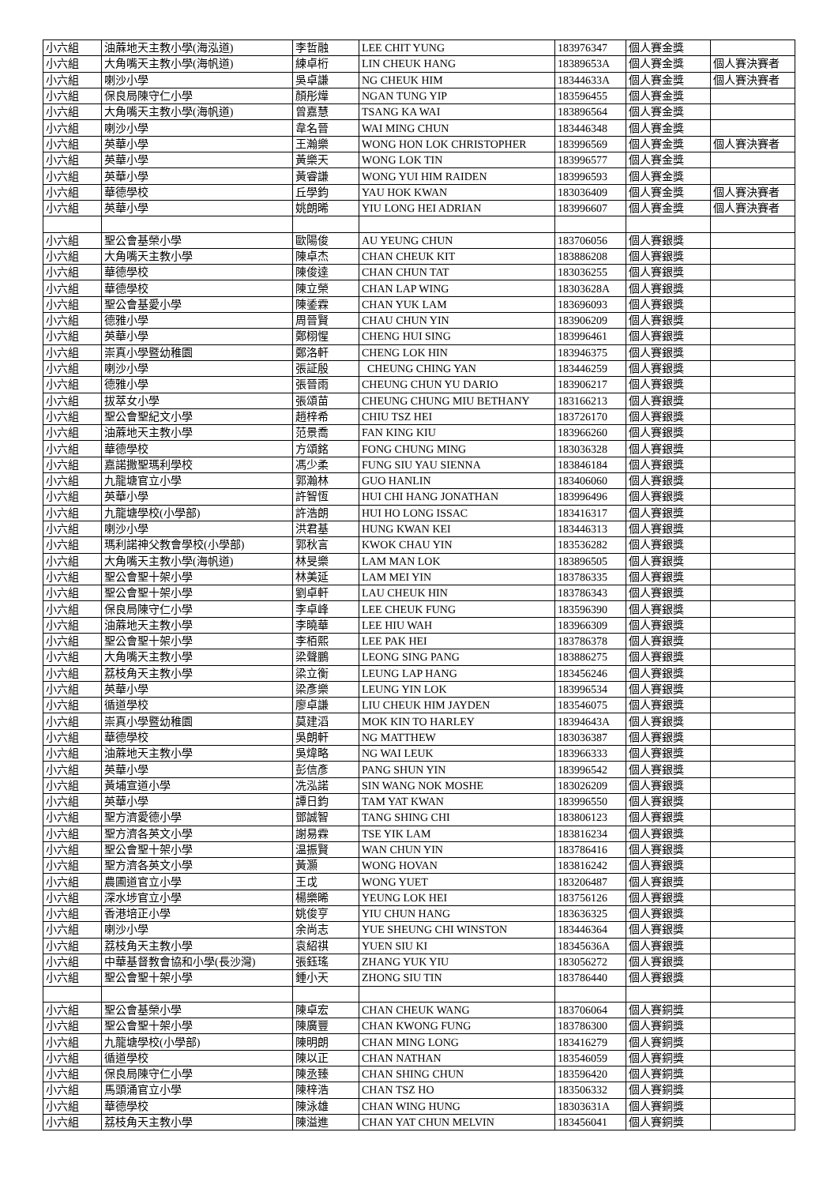| 小六組 | 油蔴地天主教小學(海泓道) | 李哲融 | LEE CHIT YUNG | 183976347 | 個人賽金獎 | |
| 小六組 | 大角嘴天主教小學(海帆道) | 練卓桁 | LIN CHEUK HANG | 18389653A | 個人賽金獎 | 個人賽決賽者 |
| 小六組 | 喇沙小學 | 吳卓謙 | NG CHEUK HIM | 18344633A | 個人賽金獎 | 個人賽決賽者 |
| 小六組 | 保良局陳守仁小學 | 顏彤燁 | NGAN TUNG YIP | 183596455 | 個人賽金獎 | |
| 小六組 | 大角嘴天主教小學(海帆道) | 曾嘉慧 | TSANG KA WAI | 183896564 | 個人賽金獎 | |
| 小六組 | 喇沙小學 | 韋名晉 | WAI MING CHUN | 183446348 | 個人賽金獎 | |
| 小六組 | 英華小學 | 王瀚樂 | WONG HON LOK CHRISTOPHER | 183996569 | 個人賽金獎 | 個人賽決賽者 |
| 小六組 | 英華小學 | 黃樂天 | WONG LOK TIN | 183996577 | 個人賽金獎 | |
| 小六組 | 英華小學 | 黃睿謙 | WONG YUI HIM RAIDEN | 183996593 | 個人賽金獎 | |
| 小六組 | 華德學校 | 丘學鈞 | YAU HOK KWAN | 183036409 | 個人賽金獎 | 個人賽決賽者 |
| 小六組 | 英華小學 | 姚朗晞 | YIU LONG HEI ADRIAN | 183996607 | 個人賽金獎 | 個人賽決賽者 |
| 小六組 | 聖公會基榮小學 | 歐陽俊 | AU YEUNG CHUN | 183706056 | 個人賽銀獎 | |
| 小六組 | 大角嘴天主教小學 | 陳卓杰 | CHAN CHEUK KIT | 183886208 | 個人賽銀獎 | |
| 小六組 | 華德學校 | 陳俊達 | CHAN CHUN TAT | 183036255 | 個人賽銀獎 | |
| 小六組 | 華德學校 | 陳立榮 | CHAN LAP WING | 18303628A | 個人賽銀獎 | |
| 小六組 | 聖公會基愛小學 | 陳鋈霖 | CHAN YUK LAM | 183696093 | 個人賽銀獎 | |
| 小六組 | 德雅小學 | 周晉賢 | CHAU CHUN YIN | 183906209 | 個人賽銀獎 | |
| 小六組 | 英華小學 | 鄭栩惺 | CHENG HUI SING | 183996461 | 個人賽銀獎 | |
| 小六組 | 崇真小學暨幼稚園 | 鄭洛軒 | CHENG LOK HIN | 183946375 | 個人賽銀獎 | |
| 小六組 | 喇沙小學 | 張証殷 | CHEUNG CHING YAN | 183446259 | 個人賽銀獎 | |
| 小六組 | 德雅小學 | 張晉雨 | CHEUNG CHUN YU DARIO | 183906217 | 個人賽銀獎 | |
| 小六組 | 拔萃女小學 | 張頌苗 | CHEUNG CHUNG MIU BETHANY | 183166213 | 個人賽銀獎 | |
| 小六組 | 聖公會聖紀文小學 | 趙梓希 | CHIU TSZ HEI | 183726170 | 個人賽銀獎 | |
| 小六組 | 油蔴地天主教小學 | 范景喬 | FAN KING KIU | 183966260 | 個人賽銀獎 | |
| 小六組 | 華德學校 | 方頌銘 | FONG CHUNG MING | 183036328 | 個人賽銀獎 | |
| 小六組 | 嘉諾撒聖瑪利學校 | 馮少柔 | FUNG SIU YAU SIENNA | 183846184 | 個人賽銀獎 | |
| 小六組 | 九龍塘官立小學 | 郭瀚林 | GUO HANLIN | 183406060 | 個人賽銀獎 | |
| 小六組 | 英華小學 | 許智恆 | HUI CHI HANG JONATHAN | 183996496 | 個人賽銀獎 | |
| 小六組 | 九龍塘學校(小學部) | 許浩朗 | HUI HO LONG ISSAC | 183416317 | 個人賽銀獎 | |
| 小六組 | 喇沙小學 | 洪君基 | HUNG KWAN KEI | 183446313 | 個人賽銀獎 | |
| 小六組 | 瑪利諾神父教會學校(小學部) | 郭秋言 | KWOK CHAU YIN | 183536282 | 個人賽銀獎 | |
| 小六組 | 大角嘴天主教小學(海帆道) | 林旻樂 | LAM MAN LOK | 183896505 | 個人賽銀獎 | |
| 小六組 | 聖公會聖十架小學 | 林美延 | LAM MEI YIN | 183786335 | 個人賽銀獎 | |
| 小六組 | 聖公會聖十架小學 | 劉卓軒 | LAU CHEUK HIN | 183786343 | 個人賽銀獎 | |
| 小六組 | 保良局陳守仁小學 | 李卓峰 | LEE CHEUK FUNG | 183596390 | 個人賽銀獎 | |
| 小六組 | 油蔴地天主教小學 | 李曉華 | LEE HIU WAH | 183966309 | 個人賽銀獎 | |
| 小六組 | 聖公會聖十架小學 | 李栢熙 | LEE PAK HEI | 183786378 | 個人賽銀獎 | |
| 小六組 | 大角嘴天主教小學 | 梁聲鵬 | LEONG SING PANG | 183886275 | 個人賽銀獎 | |
| 小六組 | 荔枝角天主教小學 | 梁立衡 | LEUNG LAP HANG | 183456246 | 個人賽銀獎 | |
| 小六組 | 英華小學 | 梁彥樂 | LEUNG YIN LOK | 183996534 | 個人賽銀獎 | |
| 小六組 | 循道學校 | 廖卓謙 | LIU CHEUK HIM JAYDEN | 183546075 | 個人賽銀獎 | |
| 小六組 | 崇真小學暨幼稚園 | 莫建滔 | MOK KIN TO HARLEY | 18394643A | 個人賽銀獎 | |
| 小六組 | 華德學校 | 吳朗軒 | NG MATTHEW | 183036387 | 個人賽銀獎 | |
| 小六組 | 油蔴地天主教小學 | 吳煒略 | NG WAI LEUK | 183966333 | 個人賽銀獎 | |
| 小六組 | 英華小學 | 彭信彥 | PANG SHUN YIN | 183996542 | 個人賽銀獎 | |
| 小六組 | 黃埔宣道小學 | 冼泓諾 | SIN WANG NOK MOSHE | 183026209 | 個人賽銀獎 | |
| 小六組 | 英華小學 | 譚日鈞 | TAM YAT KWAN | 183996550 | 個人賽銀獎 | |
| 小六組 | 聖方濟愛德小學 | 鄧誠智 | TANG SHING CHI | 183806123 | 個人賽銀獎 | |
| 小六組 | 聖方濟各英文小學 | 謝易霖 | TSE YIK LAM | 183816234 | 個人賽銀獎 | |
| 小六組 | 聖公會聖十架小學 | 温振賢 | WAN CHUN YIN | 183786416 | 個人賽銀獎 | |
| 小六組 | 聖方濟各英文小學 | 黃灝 | WONG HOVAN | 183816242 | 個人賽銀獎 | |
| 小六組 | 農圃道官立小學 | 王戉 | WONG YUET | 183206487 | 個人賽銀獎 | |
| 小六組 | 深水埗官立小學 | 楊樂晞 | YEUNG LOK HEI | 183756126 | 個人賽銀獎 | |
| 小六組 | 香港培正小學 | 姚俊亨 | YIU CHUN HANG | 183636325 | 個人賽銀獎 | |
| 小六組 | 喇沙小學 | 余尚志 | YUE SHEUNG CHI WINSTON | 183446364 | 個人賽銀獎 | |
| 小六組 | 荔枝角天主教小學 | 袁紹祺 | YUEN SIU KI | 18345636A | 個人賽銀獎 | |
| 小六組 | 中華基督教會協和小學(長沙灣) | 張鈺瑤 | ZHANG YUK YIU | 183056272 | 個人賽銀獎 | |
| 小六組 | 聖公會聖十架小學 | 鍾小天 | ZHONG SIU TIN | 183786440 | 個人賽銀獎 | |
| 小六組 | 聖公會基榮小學 | 陳卓宏 | CHAN CHEUK WANG | 183706064 | 個人賽銅獎 | |
| 小六組 | 聖公會聖十架小學 | 陳廣豐 | CHAN KWONG FUNG | 183786300 | 個人賽銅獎 | |
| 小六組 | 九龍塘學校(小學部) | 陳明朗 | CHAN MING LONG | 183416279 | 個人賽銅獎 | |
| 小六組 | 循道學校 | 陳以正 | CHAN NATHAN | 183546059 | 個人賽銅獎 | |
| 小六組 | 保良局陳守仁小學 | 陳丞臻 | CHAN SHING CHUN | 183596420 | 個人賽銅獎 | |
| 小六組 | 馬頭涌官立小學 | 陳梓浩 | CHAN TSZ HO | 183506332 | 個人賽銅獎 | |
| 小六組 | 華德學校 | 陳泳雄 | CHAN WING HUNG | 18303631A | 個人賽銅獎 | |
| 小六組 | 荔枝角天主教小學 | 陳溢進 | CHAN YAT CHUN MELVIN | 183456041 | 個人賽銅獎 | |